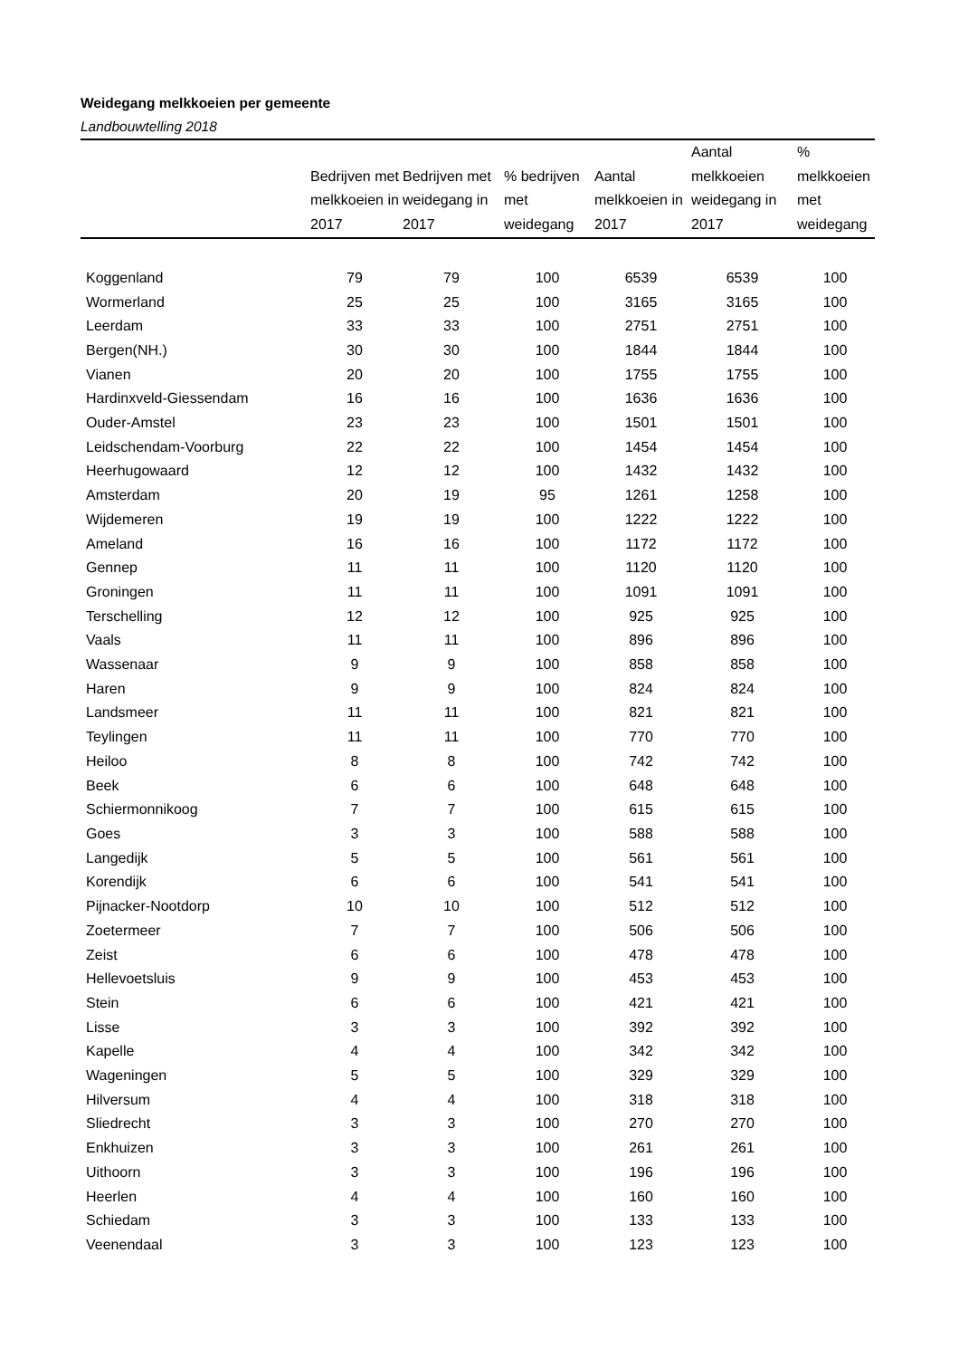Weidegang melkkoeien per gemeente
Landbouwtelling 2018
| | Bedrijven met melkkoeien in 2017 | Bedrijven met weidegang in 2017 | % bedrijven met weidegang | Aantal melkkoeien in 2017 | Aantal melkkoeien weidegang in 2017 | % melkkoeien met weidegang |
| --- | --- | --- | --- | --- | --- | --- |
| Koggenland | 79 | 79 | 100 | 6539 | 6539 | 100 |
| Wormerland | 25 | 25 | 100 | 3165 | 3165 | 100 |
| Leerdam | 33 | 33 | 100 | 2751 | 2751 | 100 |
| Bergen(NH.) | 30 | 30 | 100 | 1844 | 1844 | 100 |
| Vianen | 20 | 20 | 100 | 1755 | 1755 | 100 |
| Hardinxveld-Giessendam | 16 | 16 | 100 | 1636 | 1636 | 100 |
| Ouder-Amstel | 23 | 23 | 100 | 1501 | 1501 | 100 |
| Leidschendam-Voorburg | 22 | 22 | 100 | 1454 | 1454 | 100 |
| Heerhugowaard | 12 | 12 | 100 | 1432 | 1432 | 100 |
| Amsterdam | 20 | 19 | 95 | 1261 | 1258 | 100 |
| Wijdemeren | 19 | 19 | 100 | 1222 | 1222 | 100 |
| Ameland | 16 | 16 | 100 | 1172 | 1172 | 100 |
| Gennep | 11 | 11 | 100 | 1120 | 1120 | 100 |
| Groningen | 11 | 11 | 100 | 1091 | 1091 | 100 |
| Terschelling | 12 | 12 | 100 | 925 | 925 | 100 |
| Vaals | 11 | 11 | 100 | 896 | 896 | 100 |
| Wassenaar | 9 | 9 | 100 | 858 | 858 | 100 |
| Haren | 9 | 9 | 100 | 824 | 824 | 100 |
| Landsmeer | 11 | 11 | 100 | 821 | 821 | 100 |
| Teylingen | 11 | 11 | 100 | 770 | 770 | 100 |
| Heiloo | 8 | 8 | 100 | 742 | 742 | 100 |
| Beek | 6 | 6 | 100 | 648 | 648 | 100 |
| Schiermonnikoog | 7 | 7 | 100 | 615 | 615 | 100 |
| Goes | 3 | 3 | 100 | 588 | 588 | 100 |
| Langedijk | 5 | 5 | 100 | 561 | 561 | 100 |
| Korendijk | 6 | 6 | 100 | 541 | 541 | 100 |
| Pijnacker-Nootdorp | 10 | 10 | 100 | 512 | 512 | 100 |
| Zoetermeer | 7 | 7 | 100 | 506 | 506 | 100 |
| Zeist | 6 | 6 | 100 | 478 | 478 | 100 |
| Hellevoetsluis | 9 | 9 | 100 | 453 | 453 | 100 |
| Stein | 6 | 6 | 100 | 421 | 421 | 100 |
| Lisse | 3 | 3 | 100 | 392 | 392 | 100 |
| Kapelle | 4 | 4 | 100 | 342 | 342 | 100 |
| Wageningen | 5 | 5 | 100 | 329 | 329 | 100 |
| Hilversum | 4 | 4 | 100 | 318 | 318 | 100 |
| Sliedrecht | 3 | 3 | 100 | 270 | 270 | 100 |
| Enkhuizen | 3 | 3 | 100 | 261 | 261 | 100 |
| Uithoorn | 3 | 3 | 100 | 196 | 196 | 100 |
| Heerlen | 4 | 4 | 100 | 160 | 160 | 100 |
| Schiedam | 3 | 3 | 100 | 133 | 133 | 100 |
| Veenendaal | 3 | 3 | 100 | 123 | 123 | 100 |